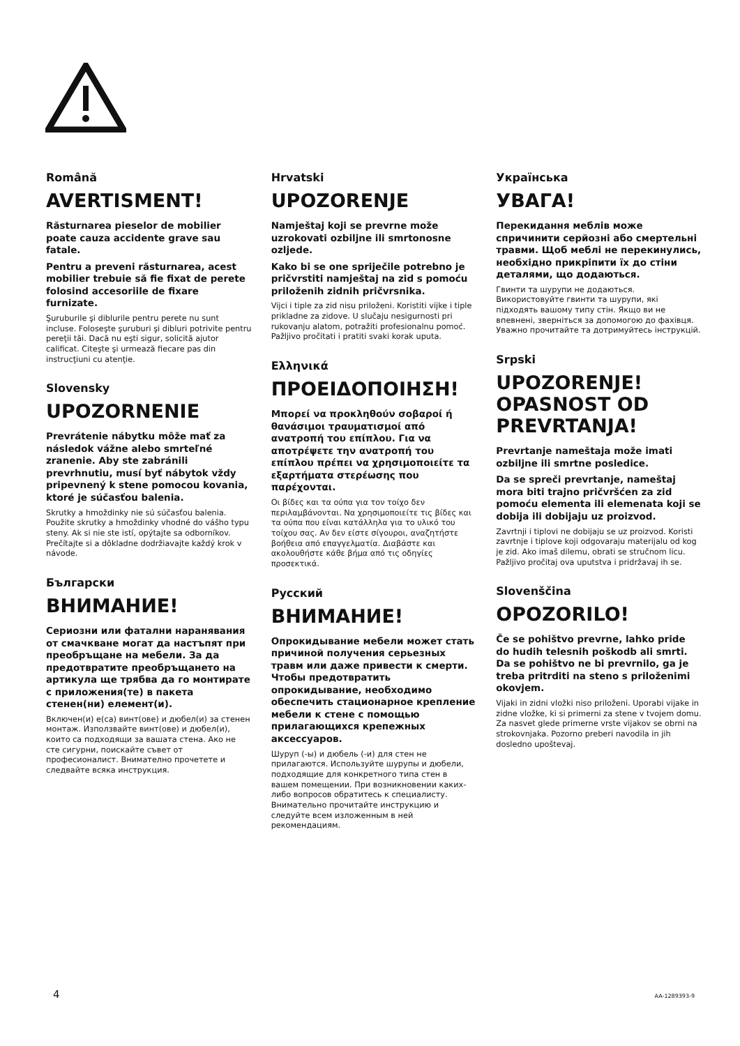Română
AVERTISMENT!
Răsturnarea pieselor de mobilier poate cauza accidente grave sau fatale.
Pentru a preveni răsturnarea, acest mobilier trebuie să fie fixat de perete folosind accesoriile de fixare furnizate.
Şuruburile şi diblurile pentru perete nu sunt incluse. Foloseşte şuruburi şi dibluri potrivite pentru pereţii tăi. Dacă nu eşti sigur, solicită ajutor calificat. Citeşte şi urmează fiecare pas din instrucţiuni cu atenţie.
Slovensky
UPOZORNENIE
Prevrátenie nábytku môže mať za následok vážne alebo smrteľné zranenie. Aby ste zabránili prevrhnutiu, musí byť nábytok vždy pripevnený k stene pomocou kovania, ktoré je súčasťou balenia.
Skrutky a hmoždinky nie sú súčasťou balenia. Použite skrutky a hmoždinky vhodné do vášho typu steny. Ak si nie ste istí, opýtajte sa odborníkov. Prečítajte si a dôkladne dodržiavajte každý krok v návode.
Български
ВНИМАНИЕ!
Сериозни или фатални наранявания от смачкване могат да настъпят при преобръщане на мебели. За да предотвратите преобръщането на артикула ще трябва да го монтирате с приложения(те) в пакета стенен(ни) елемент(и).
Включен(и) е(са) винт(ове) и дюбел(и) за стенен монтаж. Използвайте винт(ове) и дюбел(и), които са подходящи за вашата стена. Ако не сте сигурни, поискайте съвет от професионалист. Внимателно прочетете и следвайте всяка инструкция.
Hrvatski
UPOZORENJE
Namještaj koji se prevrne može uzrokovati ozbiljne ili smrtonosne ozljede.
Kako bi se one spriječile potrebno je pričvrstiti namještaj na zid s pomoću priloženih zidnih pričvrsnika.
Vijci i tiple za zid nisu priloženi. Koristiti vijke i tiple prikladne za zidove. U slučaju nesigurnosti pri rukovanju alatom, potražiti profesionalnu pomoć. Pažljivo pročitati i pratiti svaki korak uputa.
Ελληνικά
ΠΡΟΕΙΔΟΠΟΙΗΣΗ!
Μπορεί να προκληθούν σοβαροί ή θανάσιμοι τραυματισμοί από ανατροπή του επίπλου. Για να αποτρέψετε την ανατροπή του επίπλου πρέπει να χρησιμοποιείτε τα εξαρτήματα στερέωσης που παρέχονται.
Οι βίδες και τα ούπα για τον τοίχο δεν περιλαμβάνονται. Να χρησιμοποιείτε τις βίδες και τα ούπα που είναι κατάλληλα για το υλικό του τοίχου σας. Αν δεν είστε σίγουροι, αναζητήστε βοήθεια από επαγγελματία. Διαβάστε και ακολουθήστε κάθε βήμα από τις οδηγίες προσεκτικά.
Русский
ВНИМАНИЕ!
Опрокидывание мебели может стать причиной получения серьезных травм или даже привести к смерти. Чтобы предотвратить опрокидывание, необходимо обеспечить стационарное крепление мебели к стене с помощью прилагающихся крепежных аксессуаров.
Шуруп (-ы) и дюбель (-и) для стен не прилагаются. Используйте шурупы и дюбели, подходящие для конкретного типа стен в вашем помещении. При возникновении каких-либо вопросов обратитесь к специалисту. Внимательно прочитайте инструкцию и следуйте всем изложенным в ней рекомендациям.
Українська
УВАГА!
Перекидання меблів може спричинити серйозні або смертельні травми. Щоб меблі не перекинулись, необхідно прикріпити їх до стіни деталями, що додаються.
Гвинти та шурупи не додаються. Використовуйте гвинти та шурупи, які підходять вашому типу стін. Якщо ви не впевнені, зверніться за допомогою до фахівця. Уважно прочитайте та дотримуйтесь інструкцій.
Srpski
UPOZORENJE! OPASNOST OD PREVRTANJA!
Prevrtanje nameštaja može imati ozbiljne ili smrtne posledice.
Da se spreči prevrtanje, nameštaj mora biti trajno pričvršćen za zid pomoću elementa ili elemenata koji se dobija ili dobijaju uz proizvod.
Zavrtnji i tiplovi ne dobijaju se uz proizvod. Koristi zavrtnje i tiplove koji odgovaraju materijalu od kog je zid. Ako imaš dilemu, obrati se stručnom licu. Pažljivo pročitaj ova uputstva i pridržavaj ih se.
Slovenščina
OPOZORILO!
Če se pohištvo prevrne, lahko pride do hudih telesnih poškodb ali smrti. Da se pohištvo ne bi prevrnilo, ga je treba pritrditi na steno s priloženimi okovjem.
Vijaki in zidni vložki niso priloženi. Uporabi vijake in zidne vložke, ki si primerni za stene v tvojem domu. Za nasvet glede primerne vrste vijakov se obrni na strokovnjaka. Pozorno preberi navodila in jih dosledno upoštevaj.
4 AA-1289393-9